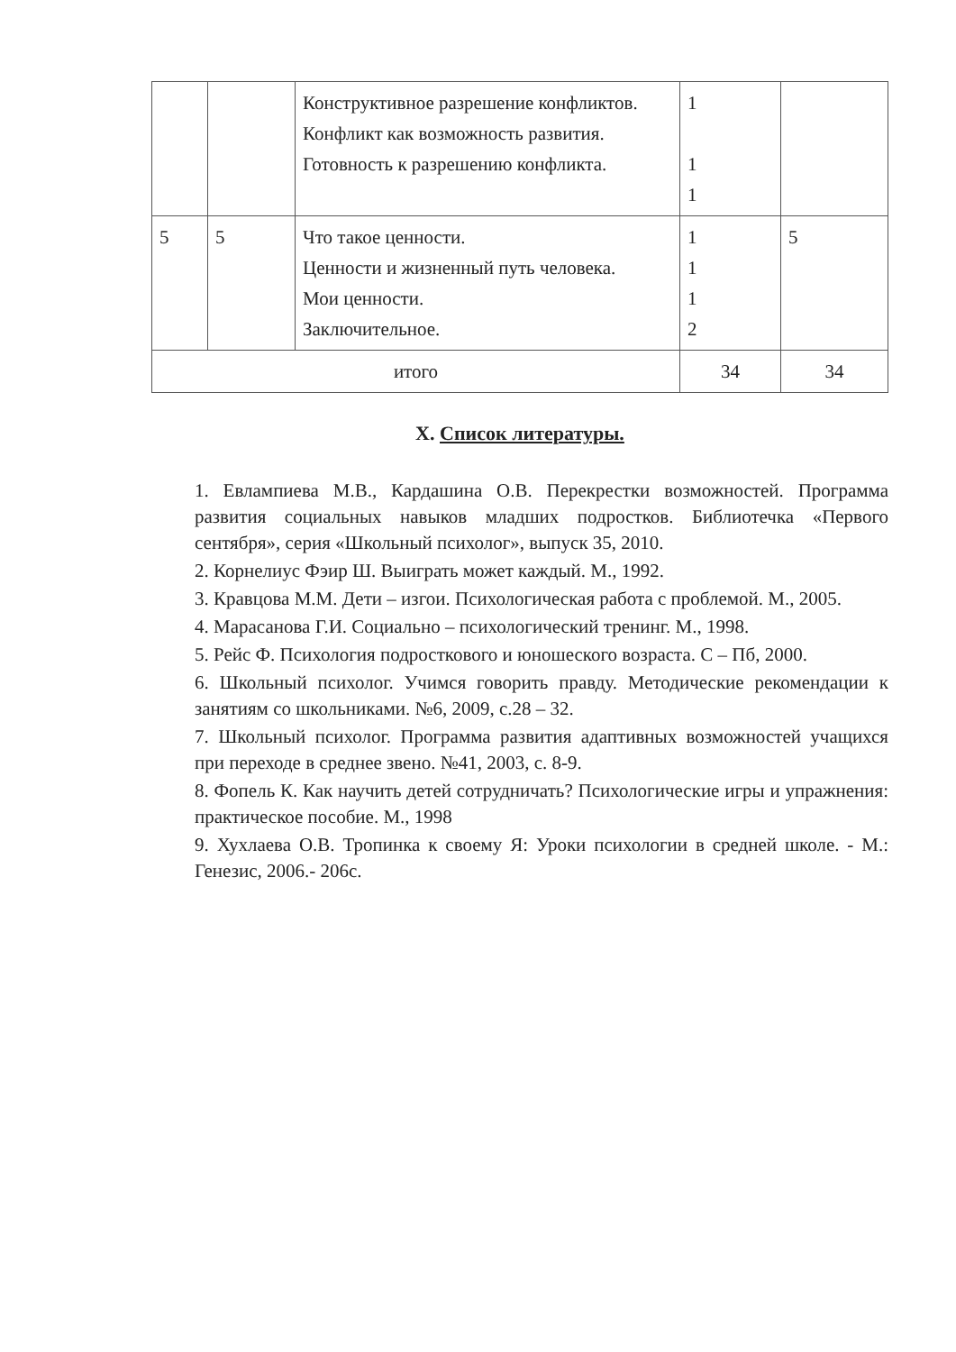| | | Конструктивное разрешение конфликтов. Конфликт как возможность развития. Готовность к разрешению конфликта. | 1 1 1 | |
| 5 | 5 | Что такое ценности. Ценности и жизненный путь человека. Мои ценности. Заключительное. | 1 1 1 2 | 5 |
| итого | | | 34 | 34 |
X. Список литературы.
1. Евлампиева М.В., Кардашина О.В. Перекрестки возможностей. Программа развития социальных навыков младших подростков. Библиотечка «Первого сентября», серия «Школьный психолог», выпуск 35, 2010.
2. Корнелиус Фэир Ш. Выиграть может каждый. М., 1992.
3. Кравцова М.М. Дети – изгои. Психологическая работа с проблемой. М., 2005.
4. Марасанова Г.И. Социально – психологический тренинг. М., 1998.
5. Рейс Ф. Психология подросткового и юношеского возраста. С – Пб, 2000.
6. Школьный психолог. Учимся говорить правду. Методические рекомендации к занятиям со школьниками. №6, 2009, с.28 – 32.
7. Школьный психолог. Программа развития адаптивных возможностей учащихся при переходе в среднее звено. №41, 2003, с. 8-9.
8. Фопель К. Как научить детей сотрудничать? Психологические игры и упражнения: практическое пособие. М., 1998
9. Хухлаева О.В. Тропинка к своему Я: Уроки психологии в средней школе. - М.: Генезис, 2006.- 206с.